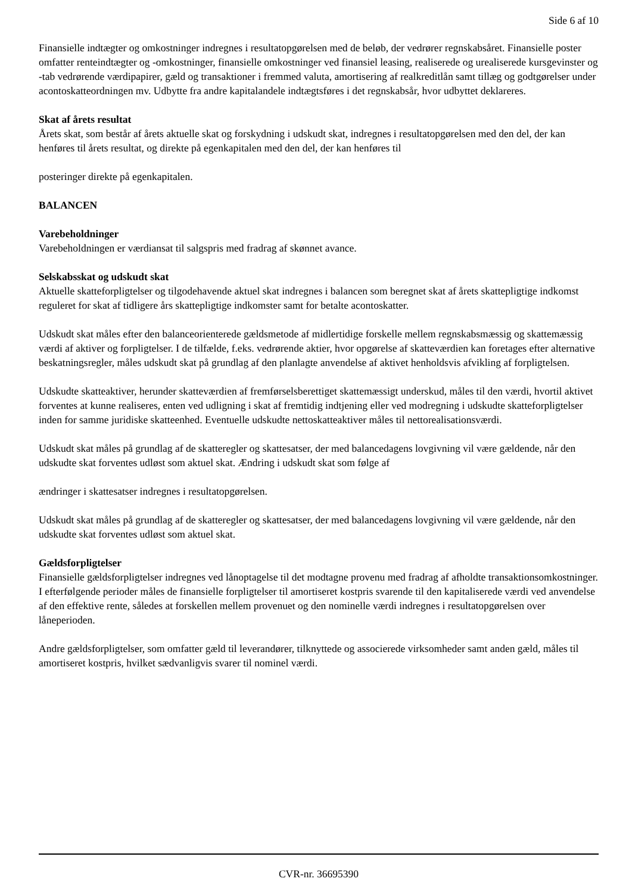Side 6 af 10
Finansielle indtægter og omkostninger indregnes i resultatopgørelsen med de beløb, der vedrører regnskabsåret. Finansielle poster omfatter renteindtægter og -omkostninger, finansielle omkostninger ved finansiel leasing, realiserede og urealiserede kursgevinster og -tab vedrørende værdipapirer, gæld og transaktioner i fremmed valuta, amortisering af realkreditlån samt tillæg og godtgørelser under acontoskatteordningen mv. Udbytte fra andre kapitalandele indtægtsføres i det regnskabsår, hvor udbyttet deklareres.
Skat af årets resultat
Årets skat, som består af årets aktuelle skat og forskydning i udskudt skat, indregnes i resultatopgørelsen med den del, der kan henføres til årets resultat, og direkte på egenkapitalen med den del, der kan henføres til
posteringer direkte på egenkapitalen.
BALANCEN
Varebeholdninger
Varebeholdningen er værdiansat til salgspris med fradrag af skønnet avance.
Selskabsskat og udskudt skat
Aktuelle skatteforpligtelser og tilgodehavende aktuel skat indregnes i balancen som beregnet skat af årets skattepligtige indkomst reguleret for skat af tidligere års skattepligtige indkomster samt for betalte acontoskatter.
Udskudt skat måles efter den balanceorienterede gældsmetode af midlertidige forskelle mellem regnskabsmæssig og skattemæssig værdi af aktiver og forpligtelser. I de tilfælde, f.eks. vedrørende aktier, hvor opgørelse af skatteværdien kan foretages efter alternative beskatningsregler, måles udskudt skat på grundlag af den planlagte anvendelse af aktivet henholdsvis afvikling af forpligtelsen.
Udskudte skatteaktiver, herunder skatteværdien af fremførselsberettiget skattemæssigt underskud, måles til den værdi, hvortil aktivet forventes at kunne realiseres, enten ved udligning i skat af fremtidig indtjening eller ved modregning i udskudte skatteforpligtelser inden for samme juridiske skatteenhed. Eventuelle udskudte nettoskatteaktiver måles til nettorealisationsværdi.
Udskudt skat måles på grundlag af de skatteregler og skattesatser, der med balancedagens lovgivning vil være gældende, når den udskudte skat forventes udløst som aktuel skat. Ændring i udskudt skat som følge af
ændringer i skattesatser indregnes i resultatopgørelsen.
Udskudt skat måles på grundlag af de skatteregler og skattesatser, der med balancedagens lovgivning vil være gældende, når den udskudte skat forventes udløst som aktuel skat.
Gældsforpligtelser
Finansielle gældsforpligtelser indregnes ved lånoptagelse til det modtagne provenu med fradrag af afholdte transaktionsomkostninger. I efterfølgende perioder måles de finansielle forpligtelser til amortiseret kostpris svarende til den kapitaliserede værdi ved anvendelse af den effektive rente, således at forskellen mellem provenuet og den nominelle værdi indregnes i resultatopgørelsen over låneperioden.
Andre gældsforpligtelser, som omfatter gæld til leverandører, tilknyttede og associerede virksomheder samt anden gæld, måles til amortiseret kostpris, hvilket sædvanligvis svarer til nominel værdi.
CVR-nr. 36695390